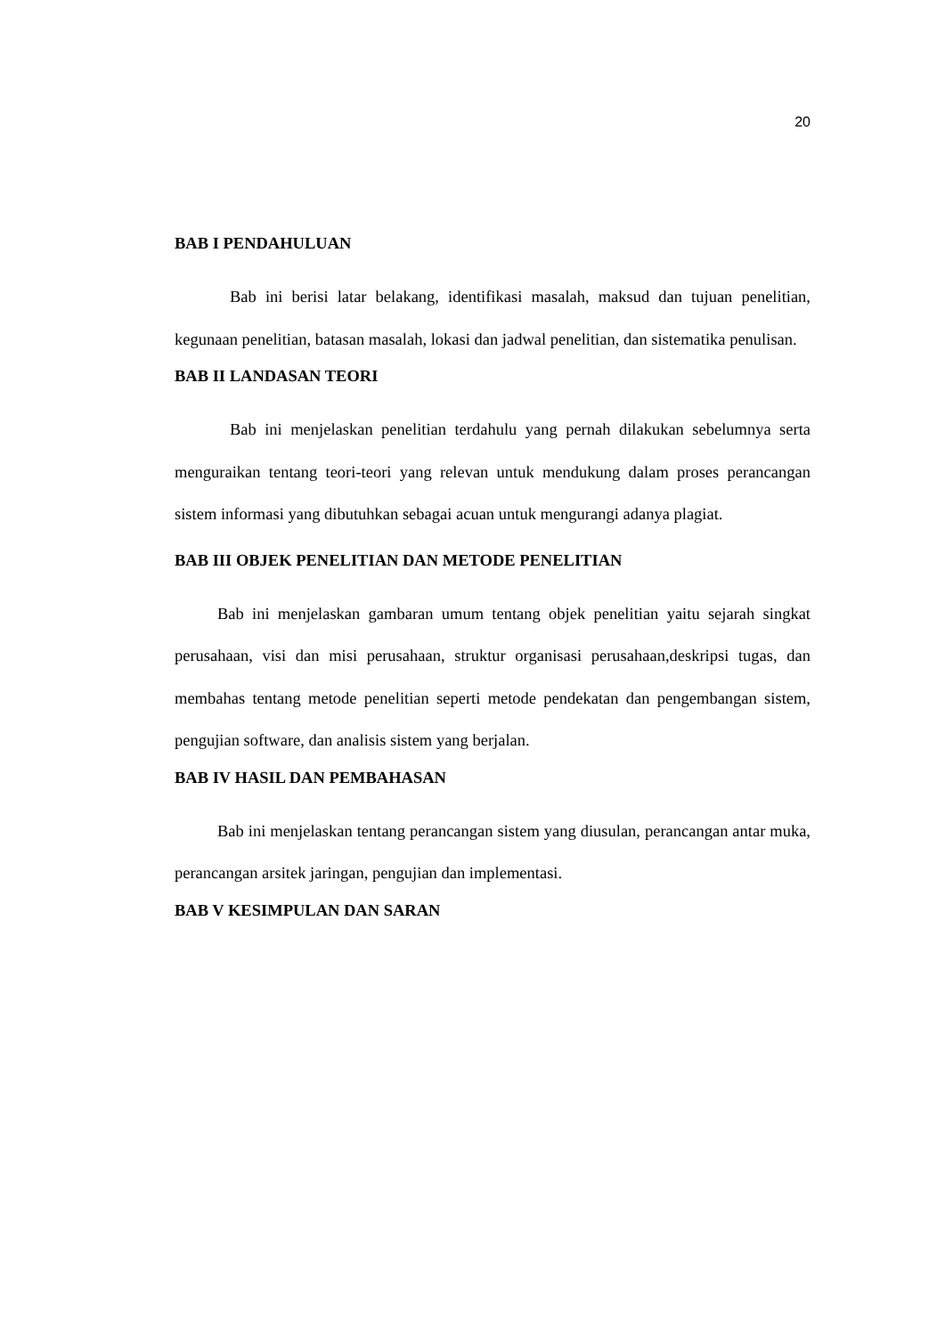20
BAB I PENDAHULUAN
Bab ini berisi latar belakang, identifikasi masalah, maksud dan tujuan penelitian, kegunaan penelitian, batasan masalah, lokasi dan jadwal penelitian, dan sistematika penulisan.
BAB II LANDASAN TEORI
Bab ini menjelaskan penelitian terdahulu yang pernah dilakukan sebelumnya serta menguraikan tentang teori-teori yang relevan untuk mendukung dalam proses perancangan sistem informasi yang dibutuhkan sebagai acuan untuk mengurangi adanya plagiat.
BAB III OBJEK PENELITIAN DAN METODE PENELITIAN
Bab ini menjelaskan gambaran umum tentang objek penelitian yaitu sejarah singkat perusahaan, visi dan misi perusahaan, struktur organisasi perusahaan,deskripsi tugas, dan membahas tentang metode penelitian seperti metode pendekatan dan pengembangan sistem, pengujian software, dan analisis sistem yang berjalan.
BAB IV HASIL DAN PEMBAHASAN
Bab ini menjelaskan tentang perancangan sistem yang diusulan, perancangan antar muka, perancangan arsitek jaringan, pengujian dan implementasi.
BAB V KESIMPULAN DAN SARAN